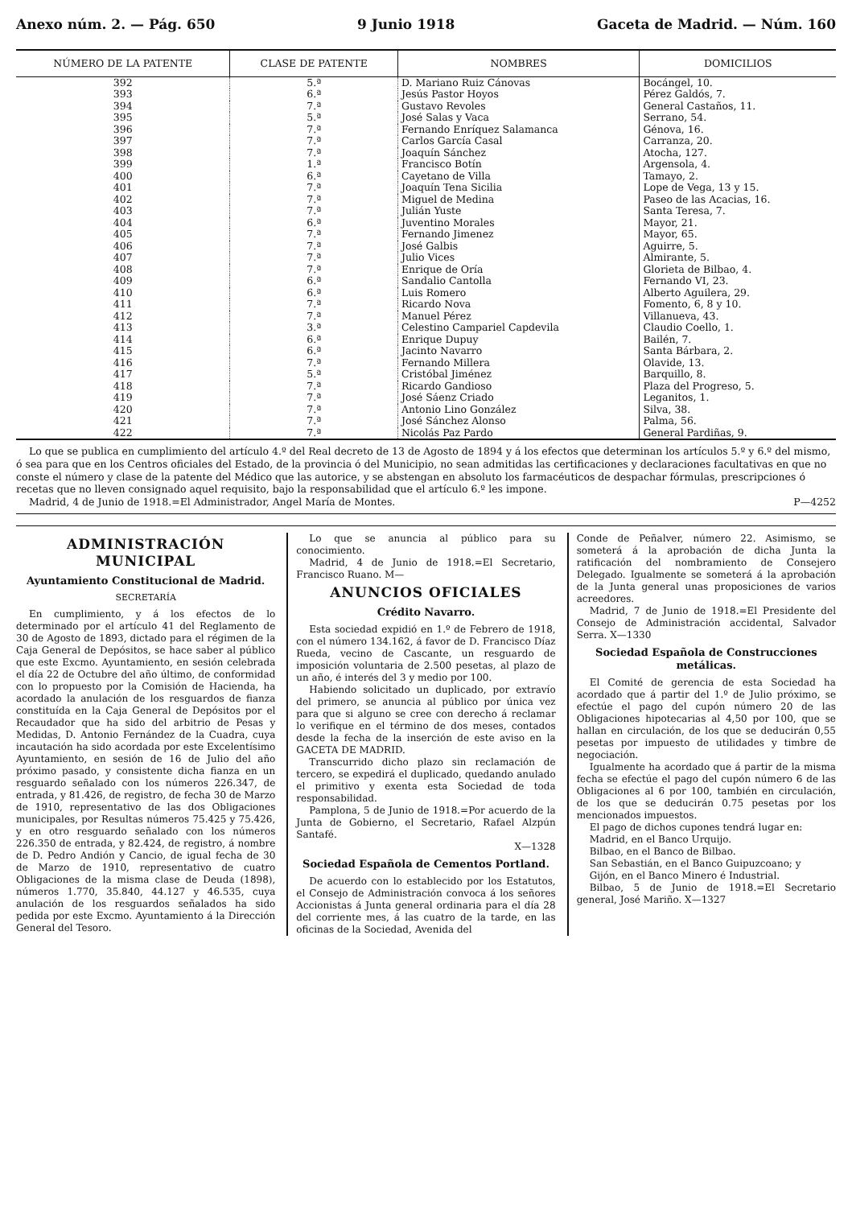Anexo núm. 2. — Pág. 650 9 Junio 1918 Gaceta de Madrid. — Núm. 160
| NÚMERO DE LA PATENTE | CLASE DE PATENTE | NOMBRES | DOMICILIOS |
| --- | --- | --- | --- |
| 392 | 5.ª | D. Mariano Ruiz Cánovas | Bocángel, 10. |
| 393 | 6.ª | Jesús Pastor Hoyos | Pérez Galdós, 7. |
| 394 | 7.ª | Gustavo Revoles | General Castaños, 11. |
| 395 | 5.ª | José Salas y Vaca | Serrano, 54. |
| 396 | 7.ª | Fernando Enríquez Salamanca | Génova, 16. |
| 397 | 7.ª | Carlos García Casal | Carranza, 20. |
| 398 | 7.ª | Joaquín Sánchez | Atocha, 127. |
| 399 | 1.ª | Francisco Botín | Argensola, 4. |
| 400 | 6.ª | Cayetano de Villa | Tamayo, 2. |
| 401 | 7.ª | Joaquín Tena Sicilia | Lope de Vega, 13 y 15. |
| 402 | 7.ª | Miguel de Medina | Paseo de las Acacias, 16. |
| 403 | 7.ª | Julián Yuste | Santa Teresa, 7. |
| 404 | 6.ª | Juventino Morales | Mayor, 21. |
| 405 | 7.ª | Fernando Jimenez | Mayor, 65. |
| 406 | 7.ª | José Galbis | Aguirre, 5. |
| 407 | 7.ª | Julio Vices | Almirante, 5. |
| 408 | 7.ª | Enrique de Oría | Glorieta de Bilbao, 4. |
| 409 | 6.ª | Sandalio Cantolla | Fernando VI, 23. |
| 410 | 6.ª | Luis Romero | Alberto Aguilera, 29. |
| 411 | 7.ª | Ricardo Nova | Fomento, 6, 8 y 10. |
| 412 | 7.ª | Manuel Pérez | Villanueva, 43. |
| 413 | 3.ª | Celestino Campariel Capdevila | Claudio Coello, 1. |
| 414 | 6.ª | Enrique Dupuy | Bailén, 7. |
| 415 | 6.ª | Jacinto Navarro | Santa Bárbara, 2. |
| 416 | 7.ª | Fernando Millera | Olavide, 13. |
| 417 | 5.ª | Cristóbal Jiménez | Barquillo, 8. |
| 418 | 7.ª | Ricardo Gandioso | Plaza del Progreso, 5. |
| 419 | 7.ª | José Sáenz Criado | Leganitos, 1. |
| 420 | 7.ª | Antonio Lino González | Silva, 38. |
| 421 | 7.ª | José Sánchez Alonso | Palma, 56. |
| 422 | 7.ª | Nicolás Paz Pardo | General Pardiñas, 9. |
Lo que se publica en cumplimiento del artículo 4.º del Real decreto de 13 de Agosto de 1894 y á los efectos que determinan los artículos 5.º y 6.º del mismo, ó sea para que en los Centros oficiales del Estado, de la provincia ó del Municipio, no sean admitidas las certificaciones y declaraciones facultativas en que no conste el número y clase de la patente del Médico que las autorice, y se abstengan en absoluto los farmacéuticos de despachar fórmulas, prescripciones ó recetas que no lleven consignado aquel requisito, bajo la responsabilidad que el artículo 6.º les impone.
Madrid, 4 de Junio de 1918.=El Administrador, Angel María de Montes. P—4252
ADMINISTRACIÓN MUNICIPAL
Ayuntamiento Constitucional de Madrid.
SECRETARÍA
En cumplimiento, y á los efectos de lo determinado por el artículo 41 del Reglamento de 30 de Agosto de 1893, dictado para el régimen de la Caja General de Depósitos, se hace saber al público que este Excmo. Ayuntamiento, en sesión celebrada el día 22 de Octubre del año último, de conformidad con lo propuesto por la Comisión de Hacienda, ha acordado la anulación de los resguardos de fianza constituída en la Caja General de Depósitos por el Recaudador que ha sido del arbitrio de Pesas y Medidas, D. Antonio Fernández de la Cuadra, cuya incautación ha sido acordada por este Excelentísimo Ayuntamiento, en sesión de 16 de Julio del año próximo pasado, y consistente dicha fianza en un resguardo señalado con los números 226.347, de entrada, y 81.426, de registro, de fecha 30 de Marzo de 1910, representativo de las dos Obligaciones municipales, por Resultas números 75.425 y 75.426, y en otro resguardo señalado con los números 226.350 de entrada, y 82.424, de registro, á nombre de D. Pedro Andión y Cancio, de igual fecha de 30 de Marzo de 1910, representativo de cuatro Obligaciones de la misma clase de Deuda (1898), números 1.770, 35.840, 44.127 y 46.535, cuya anulación de los resguardos señalados ha sido pedida por este Excmo. Ayuntamiento á la Dirección General del Tesoro.
Lo que se anuncia al público para su conocimiento.
Madrid, 4 de Junio de 1918.=El Secretario, Francisco Ruano. M—
ANUNCIOS OFICIALES
Crédito Navarro.
Esta sociedad expidió en 1.º de Febrero de 1918, con el número 134.162, á favor de D. Francisco Díaz Rueda, vecino de Cascante, un resguardo de imposición voluntaria de 2.500 pesetas, al plazo de un año, é interés del 3 y medio por 100.
Habiendo solicitado un duplicado, por extravío del primero, se anuncia al público por única vez para que si alguno se cree con derecho á reclamar lo verifique en el término de dos meses, contados desde la fecha de la inserción de este aviso en la GACETA DE MADRID.
Transcurrido dicho plazo sin reclamación de tercero, se expedirá el duplicado, quedando anulado el primitivo y exenta esta Sociedad de toda responsabilidad.
Pamplona, 5 de Junio de 1918.=Por acuerdo de la Junta de Gobierno, el Secretario, Rafael Alzpún Santafé.
X—1328
Sociedad Española de Cementos Portland.
De acuerdo con lo establecido por los Estatutos, el Consejo de Administración convoca á los señores Accionistas á Junta general ordinaria para el día 28 del corriente mes, á las cuatro de la tarde, en las oficinas de la Sociedad, Avenida del
Conde de Peñalver, número 22. Asimismo, se someterá á la aprobación de dicha Junta la ratificación del nombramiento de Consejero Delegado. Igualmente se someterá á la aprobación de la Junta general unas proposiciones de varios acreedores.
Madrid, 7 de Junio de 1918.=El Presidente del Consejo de Administración accidental, Salvador Serra. X—1330
Sociedad Española de Construcciones metálicas.
El Comité de gerencia de esta Sociedad ha acordado que á partir del 1.º de Julio próximo, se efectúe el pago del cupón número 20 de las Obligaciones hipotecarias al 4,50 por 100, que se hallan en circulación, de los que se deducirán 0,55 pesetas por impuesto de utilidades y timbre de negociación.
Igualmente ha acordado que á partir de la misma fecha se efectúe el pago del cupón número 6 de las Obligaciones al 6 por 100, también en circulación, de los que se deducirán 0.75 pesetas por los mencionados impuestos.
El pago de dichos cupones tendrá lugar en:
Madrid, en el Banco Urquijo.
Bilbao, en el Banco de Bilbao.
San Sebastián, en el Banco Guipuzcoano; y
Gijón, en el Banco Minero é Industrial.
Bilbao, 5 de Junio de 1918.=El Secretario general, José Mariño. X—1327